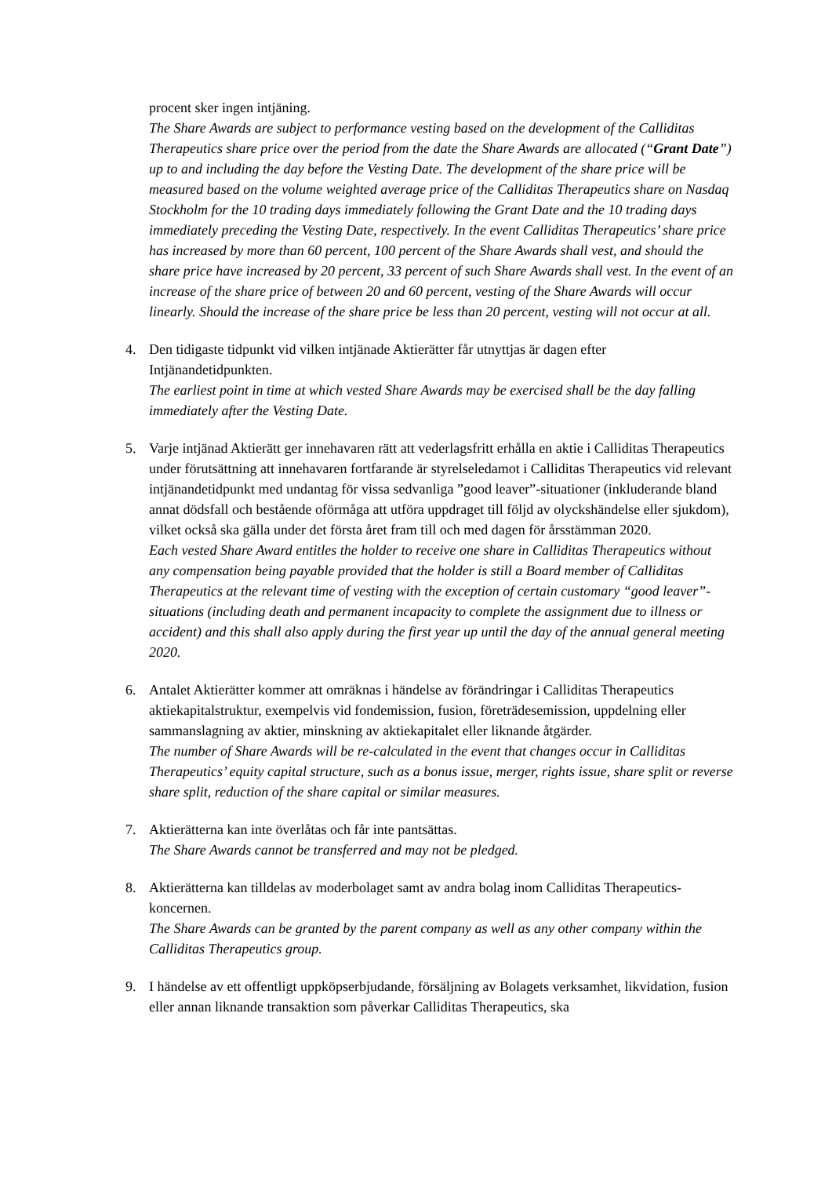procent sker ingen intjäning.
The Share Awards are subject to performance vesting based on the development of the Calliditas Therapeutics share price over the period from the date the Share Awards are allocated (“Grant Date”) up to and including the day before the Vesting Date. The development of the share price will be measured based on the volume weighted average price of the Calliditas Therapeutics share on Nasdaq Stockholm for the 10 trading days immediately following the Grant Date and the 10 trading days immediately preceding the Vesting Date, respectively. In the event Calliditas Therapeutics’ share price has increased by more than 60 percent, 100 percent of the Share Awards shall vest, and should the share price have increased by 20 percent, 33 percent of such Share Awards shall vest. In the event of an increase of the share price of between 20 and 60 percent, vesting of the Share Awards will occur linearly. Should the increase of the share price be less than 20 percent, vesting will not occur at all.
4. Den tidigaste tidpunkt vid vilken intjänade Aktierätter får utnyttjas är dagen efter Intjänandetidpunkten.
The earliest point in time at which vested Share Awards may be exercised shall be the day falling immediately after the Vesting Date.
5. Varje intjänad Aktierätt ger innehavaren rätt att vederlagsfritt erhålla en aktie i Calliditas Therapeutics under förutsättning att innehavaren fortfarande är styrelseledamot i Calliditas Therapeutics vid relevant intjänandetidpunkt med undantag för vissa sedvanliga ”good leaver”-situationer (inkluderande bland annat dödsfall och bestående oförmåga att utföra uppdraget till följd av olyckshändelse eller sjukdom), vilket också ska gälla under det första året fram till och med dagen för årsstämman 2020.
Each vested Share Award entitles the holder to receive one share in Calliditas Therapeutics without any compensation being payable provided that the holder is still a Board member of Calliditas Therapeutics at the relevant time of vesting with the exception of certain customary “good leaver”-situations (including death and permanent incapacity to complete the assignment due to illness or accident) and this shall also apply during the first year up until the day of the annual general meeting 2020.
6. Antalet Aktierätter kommer att omräknas i händelse av förändringar i Calliditas Therapeutics aktiekapitalstruktur, exempelvis vid fondemission, fusion, företrädesemission, uppdelning eller sammanslagning av aktier, minskning av aktiekapitalet eller liknande åtgärder.
The number of Share Awards will be re-calculated in the event that changes occur in Calliditas Therapeutics’ equity capital structure, such as a bonus issue, merger, rights issue, share split or reverse share split, reduction of the share capital or similar measures.
7. Aktierätterna kan inte överlåtas och får inte pantsättas.
The Share Awards cannot be transferred and may not be pledged.
8. Aktierätterna kan tilldelas av moderbolaget samt av andra bolag inom Calliditas Therapeutics-koncernen.
The Share Awards can be granted by the parent company as well as any other company within the Calliditas Therapeutics group.
9. I händelse av ett offentligt uppköpserbjudande, försäljning av Bolagets verksamhet, likvidation, fusion eller annan liknande transaktion som påverkar Calliditas Therapeutics, ska